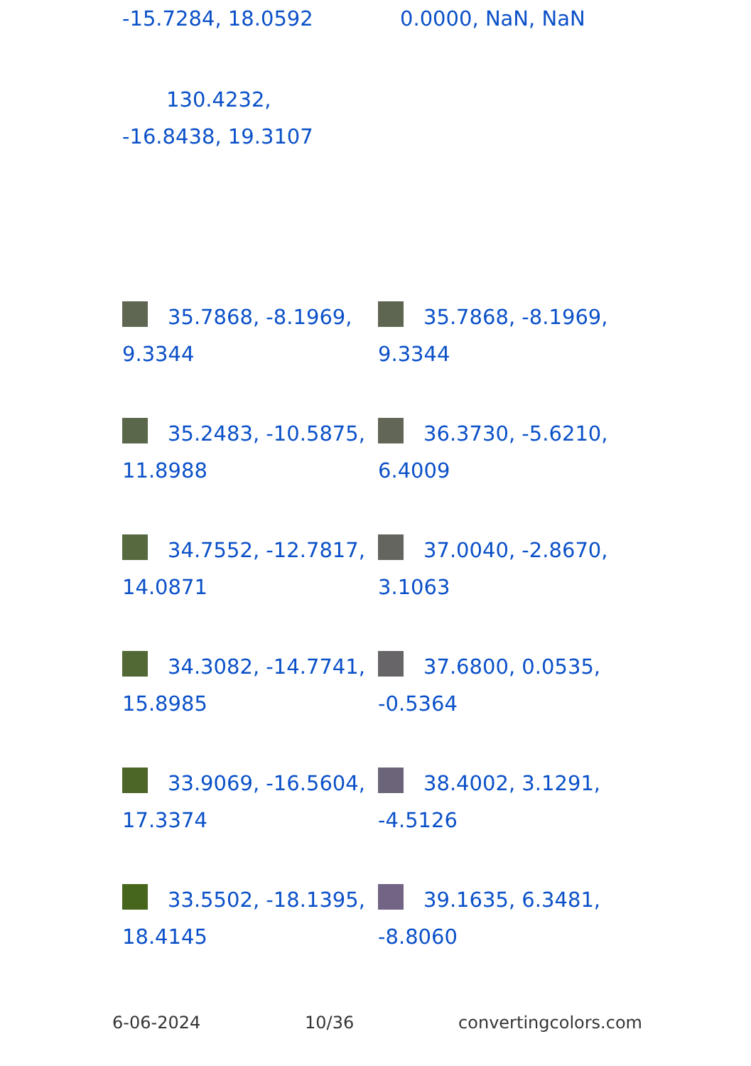-15.7284, 18.0592 0.0000, NaN, NaN
130.4232,
-16.8438, 19.3107
35.7868, -8.1969, 9.3344
35.7868, -8.1969, 9.3344
35.2483, -10.5875, 11.8988
36.3730, -5.6210, 6.4009
34.7552, -12.7817, 14.0871
37.0040, -2.8670, 3.1063
34.3082, -14.7741, 15.8985
37.6800, 0.0535, -0.5364
33.9069, -16.5604, 17.3374
38.4002, 3.1291, -4.5126
33.5502, -18.1395, 18.4145
39.1635, 6.3481, -8.8060
6-06-2024 10/36 convertingcolors.com